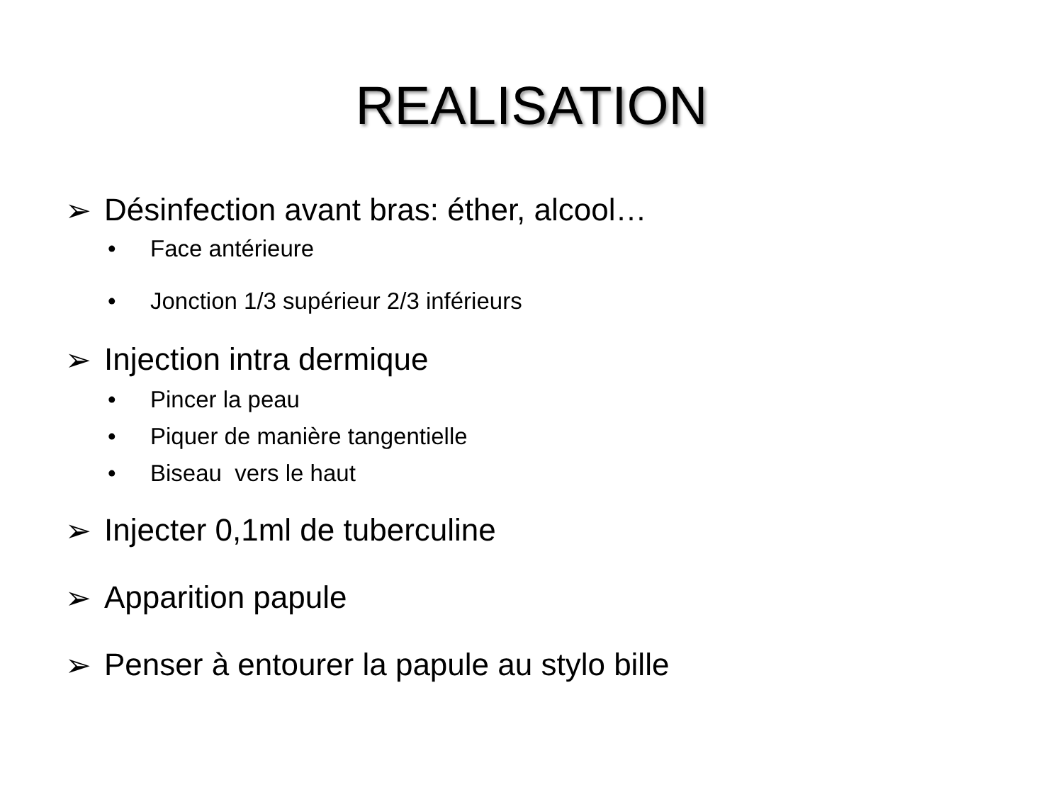REALISATION
➢ Désinfection avant bras: éther, alcool…
• Face antérieure
• Jonction 1/3 supérieur 2/3 inférieurs
➢ Injection intra dermique
• Pincer la peau
• Piquer de manière tangentielle
• Biseau vers le haut
➢ Injecter 0,1ml de tuberculine
➢ Apparition papule
➢ Penser à entourer la papule au stylo bille